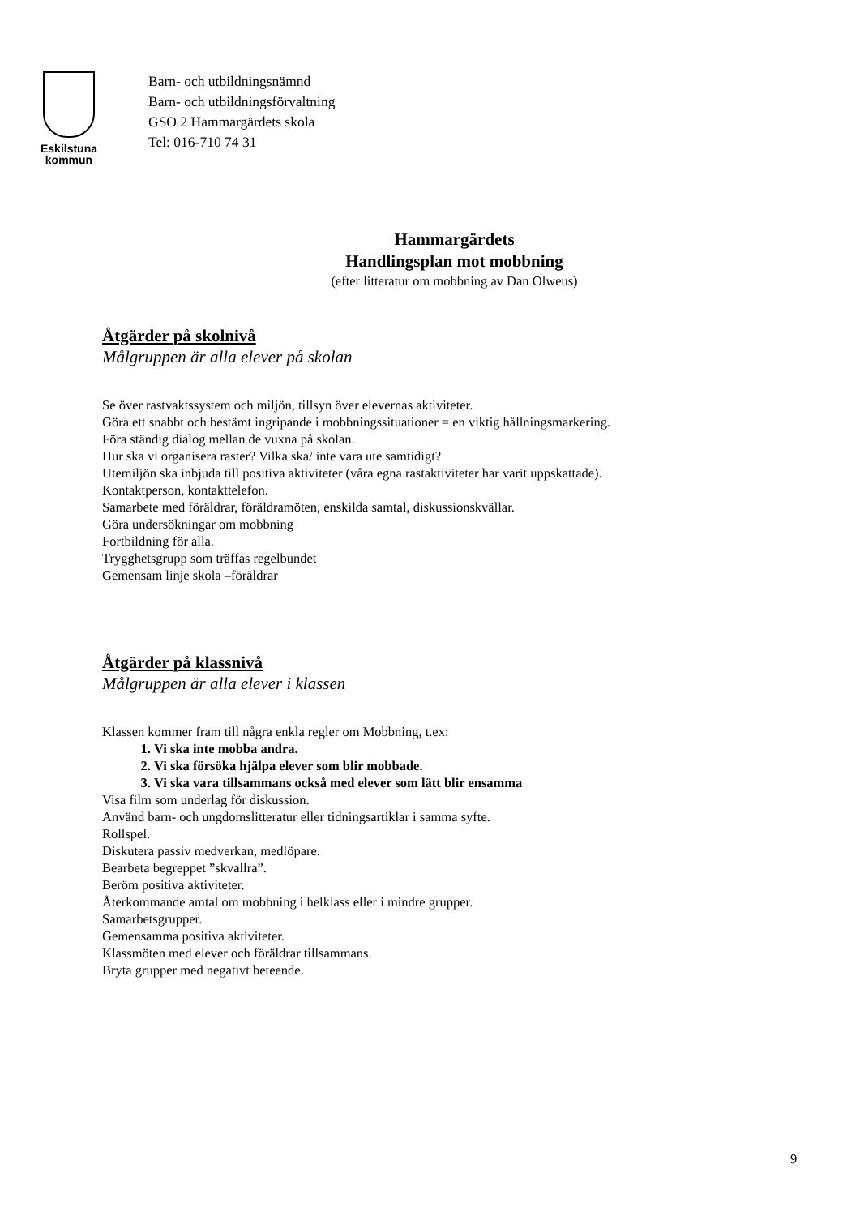Eskilstuna
kommun
Barn- och utbildningsnämnd
Barn- och utbildningsförvaltning
GSO 2 Hammargärdets skola
Tel: 016-710 74 31
Hammargärdets
Handlingsplan mot mobbning
(efter litteratur om mobbning av Dan Olweus)
Åtgärder på skolnivå
Målgruppen är alla elever på skolan
Se över rastvaktssystem och miljön, tillsyn över elevernas aktiviteter.
Göra ett snabbt och bestämt ingripande i mobbningssituationer = en viktig hållningsmarkering.
Föra ständig dialog mellan de vuxna på skolan.
Hur ska vi organisera raster? Vilka ska/ inte vara ute samtidigt?
Utemiljön ska inbjuda till positiva aktiviteter (våra egna rastaktiviteter har varit uppskattade).
Kontaktperson, kontakttelefon.
Samarbete med föräldrar, föräldramöten, enskilda samtal, diskussionskvällar.
Göra undersökningar om mobbning
Fortbildning för alla.
Trygghetsgrupp som träffas regelbundet
Gemensam linje skola –föräldrar
Åtgärder på klassnivå
Målgruppen är alla elever i klassen
Klassen kommer fram till några enkla regler om Mobbning, t.ex:
1. Vi ska inte mobba andra.
2. Vi ska försöka hjälpa elever som blir mobbade.
3. Vi ska vara tillsammans också med elever som lätt blir ensamma
Visa film som underlag för diskussion.
Använd barn- och ungdomslitteratur eller tidningsartiklar i samma syfte.
Rollspel.
Diskutera passiv medverkan, medlöpare.
Bearbeta begreppet ”skvallra”.
Beröm positiva aktiviteter.
Återkommande amtal om mobbning i helklass eller i mindre grupper.
Samarbetsgrupper.
Gemensamma positiva aktiviteter.
Klassmöten med elever och föräldrar tillsammans.
Bryta grupper med negativt beteende.
9